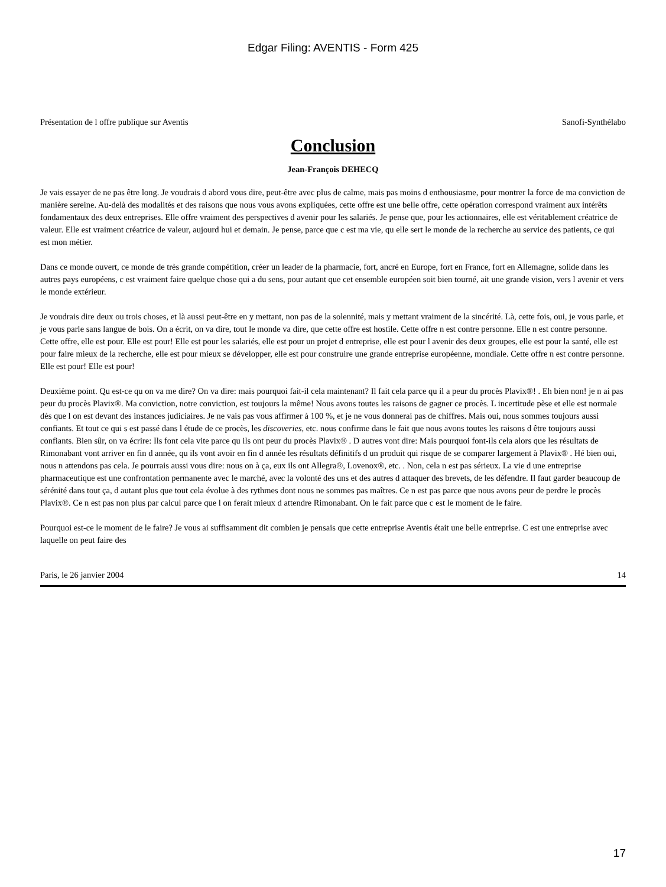Edgar Filing: AVENTIS - Form 425
Présentation de l offre publique sur Aventis Sanofi-Synthélabo
Conclusion
Jean-François DEHECQ
Je vais essayer de ne pas être long. Je voudrais d abord vous dire, peut-être avec plus de calme, mais pas moins d enthousiasme, pour montrer la force de ma conviction de manière sereine. Au-delà des modalités et des raisons que nous vous avons expliquées, cette offre est une belle offre, cette opération correspond vraiment aux intérêts fondamentaux des deux entreprises. Elle offre vraiment des perspectives d avenir pour les salariés. Je pense que, pour les actionnaires, elle est véritablement créatrice de valeur. Elle est vraiment créatrice de valeur, aujourd hui et demain. Je pense, parce que c est ma vie, qu elle sert le monde de la recherche au service des patients, ce qui est mon métier.
Dans ce monde ouvert, ce monde de très grande compétition, créer un leader de la pharmacie, fort, ancré en Europe, fort en France, fort en Allemagne, solide dans les autres pays européens, c est vraiment faire quelque chose qui a du sens, pour autant que cet ensemble européen soit bien tourné, ait une grande vision, vers l avenir et vers le monde extérieur.
Je voudrais dire deux ou trois choses, et là aussi peut-être en y mettant, non pas de la solennité, mais y mettant vraiment de la sincérité. Là, cette fois, oui, je vous parle, et je vous parle sans langue de bois. On a écrit, on va dire, tout le monde va dire, que cette offre est hostile. Cette offre n est contre personne. Elle n est contre personne. Cette offre, elle est pour. Elle est pour! Elle est pour les salariés, elle est pour un projet d entreprise, elle est pour l avenir des deux groupes, elle est pour la santé, elle est pour faire mieux de la recherche, elle est pour mieux se développer, elle est pour construire une grande entreprise européenne, mondiale. Cette offre n est contre personne. Elle est pour! Elle est pour!
Deuxième point. Qu est-ce qu on va me dire? On va dire: mais pourquoi fait-il cela maintenant? Il fait cela parce qu il a peur du procès Plavix®! . Eh bien non! je n ai pas peur du procès Plavix®. Ma conviction, notre conviction, est toujours la même! Nous avons toutes les raisons de gagner ce procès. L incertitude pèse et elle est normale dès que l on est devant des instances judiciaires. Je ne vais pas vous affirmer à 100 %, et je ne vous donnerai pas de chiffres. Mais oui, nous sommes toujours aussi confiants. Et tout ce qui s est passé dans l étude de ce procès, les discoveries, etc. nous confirme dans le fait que nous avons toutes les raisons d être toujours aussi confiants. Bien sûr, on va écrire: Ils font cela vite parce qu ils ont peur du procès Plavix® . D autres vont dire: Mais pourquoi font-ils cela alors que les résultats de Rimonabant vont arriver en fin d année, qu ils vont avoir en fin d année les résultats définitifs d un produit qui risque de se comparer largement à Plavix® . Hé bien oui, nous n attendons pas cela. Je pourrais aussi vous dire: nous on à ça, eux ils ont Allegra®, Lovenox®, etc. . Non, cela n est pas sérieux. La vie d une entreprise pharmaceutique est une confrontation permanente avec le marché, avec la volonté des uns et des autres d attaquer des brevets, de les défendre. Il faut garder beaucoup de sérénité dans tout ça, d autant plus que tout cela évolue à des rythmes dont nous ne sommes pas maîtres. Ce n est pas parce que nous avons peur de perdre le procès Plavix®. Ce n est pas non plus par calcul parce que l on ferait mieux d attendre Rimonabant. On le fait parce que c est le moment de le faire.
Pourquoi est-ce le moment de le faire? Je vous ai suffisamment dit combien je pensais que cette entreprise Aventis était une belle entreprise. C est une entreprise avec laquelle on peut faire des
Paris, le 26 janvier 2004 14
17